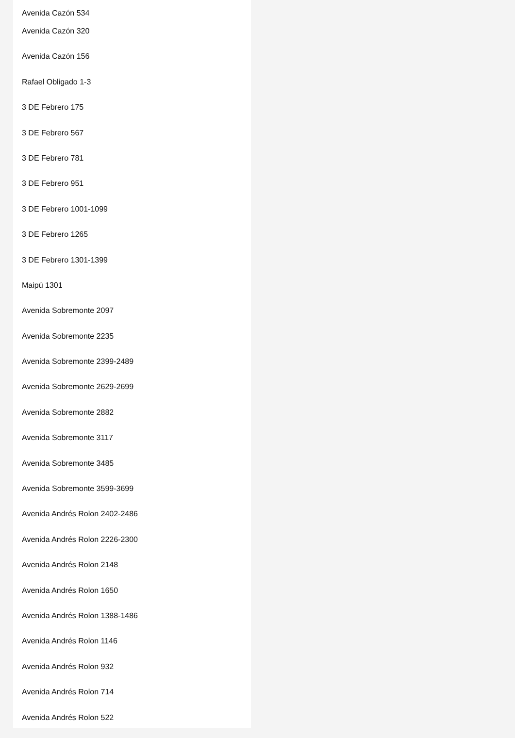Avenida Cazón 534
Avenida Cazón 320
Avenida Cazón 156
Rafael Obligado 1-3
3 DE Febrero 175
3 DE Febrero 567
3 DE Febrero 781
3 DE Febrero 951
3 DE Febrero 1001-1099
3 DE Febrero 1265
3 DE Febrero 1301-1399
Maipú 1301
Avenida Sobremonte 2097
Avenida Sobremonte 2235
Avenida Sobremonte 2399-2489
Avenida Sobremonte 2629-2699
Avenida Sobremonte 2882
Avenida Sobremonte 3117
Avenida Sobremonte 3485
Avenida Sobremonte 3599-3699
Avenida Andrés Rolon 2402-2486
Avenida Andrés Rolon 2226-2300
Avenida Andrés Rolon 2148
Avenida Andrés Rolon 1650
Avenida Andrés Rolon 1388-1486
Avenida Andrés Rolon 1146
Avenida Andrés Rolon 932
Avenida Andrés Rolon 714
Avenida Andrés Rolon 522